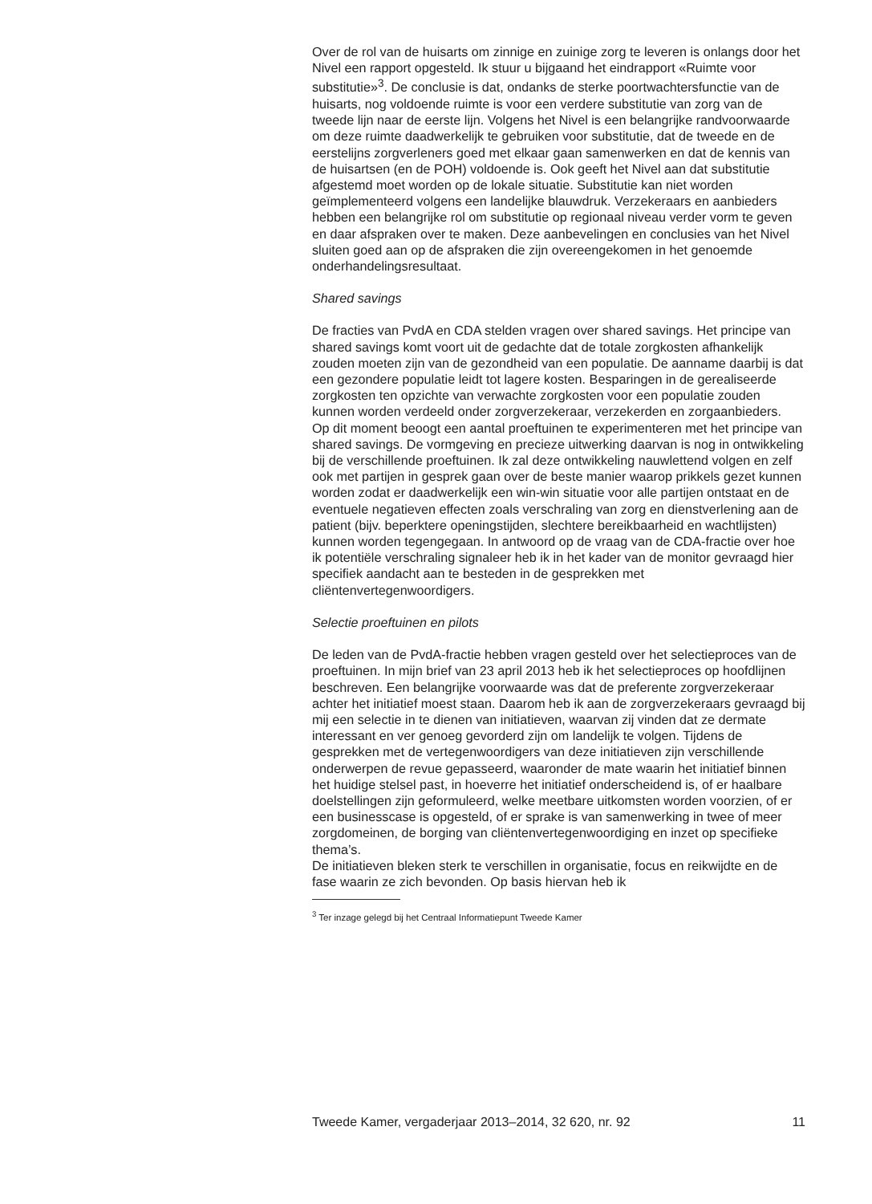Over de rol van de huisarts om zinnige en zuinige zorg te leveren is onlangs door het Nivel een rapport opgesteld. Ik stuur u bijgaand het eindrapport «Ruimte voor substitutie»<sup>3</sup>. De conclusie is dat, ondanks de sterke poortwachtersfunctie van de huisarts, nog voldoende ruimte is voor een verdere substitutie van zorg van de tweede lijn naar de eerste lijn. Volgens het Nivel is een belangrijke randvoorwaarde om deze ruimte daadwerkelijk te gebruiken voor substitutie, dat de tweede en de eerstelijns zorgverleners goed met elkaar gaan samenwerken en dat de kennis van de huisartsen (en de POH) voldoende is. Ook geeft het Nivel aan dat substitutie afgestemd moet worden op de lokale situatie. Substitutie kan niet worden geïmplementeerd volgens een landelijke blauwdruk. Verzekeraars en aanbieders hebben een belangrijke rol om substitutie op regionaal niveau verder vorm te geven en daar afspraken over te maken. Deze aanbevelingen en conclusies van het Nivel sluiten goed aan op de afspraken die zijn overeengekomen in het genoemde onderhandelingsresultaat.
Shared savings
De fracties van PvdA en CDA stelden vragen over shared savings. Het principe van shared savings komt voort uit de gedachte dat de totale zorgkosten afhankelijk zouden moeten zijn van de gezondheid van een populatie. De aanname daarbij is dat een gezondere populatie leidt tot lagere kosten. Besparingen in de gerealiseerde zorgkosten ten opzichte van verwachte zorgkosten voor een populatie zouden kunnen worden verdeeld onder zorgverzekeraar, verzekerden en zorgaanbieders.
Op dit moment beoogt een aantal proeftuinen te experimenteren met het principe van shared savings. De vormgeving en precieze uitwerking daarvan is nog in ontwikkeling bij de verschillende proeftuinen. Ik zal deze ontwikkeling nauwlettend volgen en zelf ook met partijen in gesprek gaan over de beste manier waarop prikkels gezet kunnen worden zodat er daadwerkelijk een win-win situatie voor alle partijen ontstaat en de eventuele negatieven effecten zoals verschraling van zorg en dienstverlening aan de patient (bijv. beperktere openingstijden, slechtere bereikbaarheid en wachtlijsten) kunnen worden tegengegaan. In antwoord op de vraag van de CDA-fractie over hoe ik potentiële verschraling signaleer heb ik in het kader van de monitor gevraagd hier specifiek aandacht aan te besteden in de gesprekken met cliëntenvertegenwoordigers.
Selectie proeftuinen en pilots
De leden van de PvdA-fractie hebben vragen gesteld over het selectieproces van de proeftuinen. In mijn brief van 23 april 2013 heb ik het selectieproces op hoofdlijnen beschreven. Een belangrijke voorwaarde was dat de preferente zorgverzekeraar achter het initiatief moest staan. Daarom heb ik aan de zorgverzekeraars gevraagd bij mij een selectie in te dienen van initiatieven, waarvan zij vinden dat ze dermate interessant en ver genoeg gevorderd zijn om landelijk te volgen. Tijdens de gesprekken met de vertegenwoordigers van deze initiatieven zijn verschillende onderwerpen de revue gepasseerd, waaronder de mate waarin het initiatief binnen het huidige stelsel past, in hoeverre het initiatief onderscheidend is, of er haalbare doelstellingen zijn geformuleerd, welke meetbare uitkomsten worden voorzien, of er een businesscase is opgesteld, of er sprake is van samenwerking in twee of meer zorgdomeinen, de borging van cliëntenvertegenwoordiging en inzet op specifieke thema’s.
De initiatieven bleken sterk te verschillen in organisatie, focus en reikwijdte en de fase waarin ze zich bevonden. Op basis hiervan heb ik
<sup>3</sup> Ter inzage gelegd bij het Centraal Informatiepunt Tweede Kamer
Tweede Kamer, vergaderjaar 2013–2014, 32 620, nr. 92 11